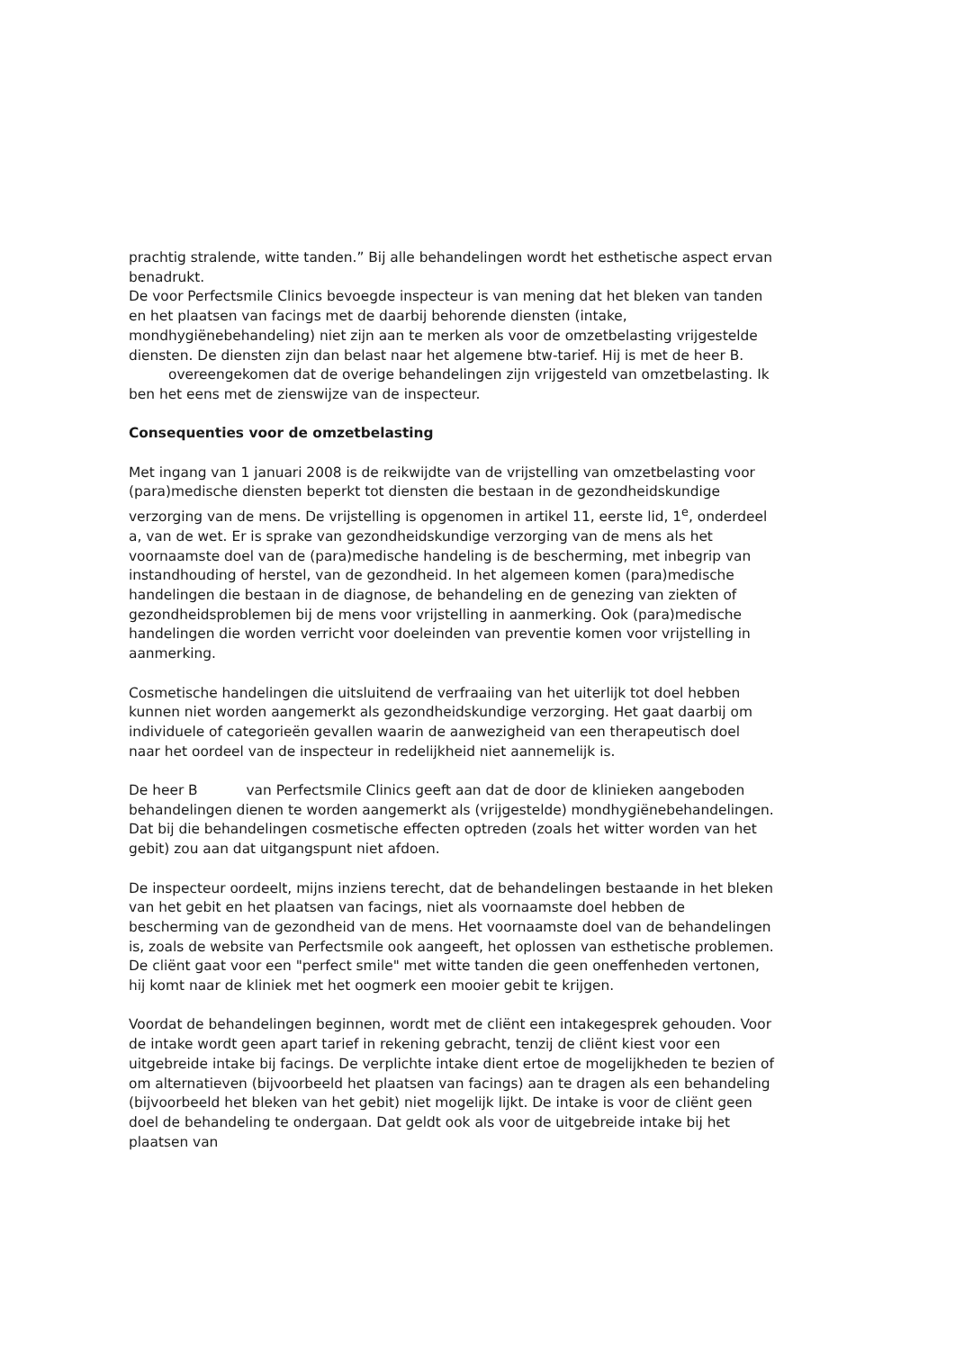prachtig stralende, witte tanden.” Bij alle behandelingen wordt het esthetische aspect ervan benadrukt.
De voor Perfectsmile Clinics bevoegde inspecteur is van mening dat het bleken van tanden en het plaatsen van facings met de daarbij behorende diensten (intake, mondhygiënebehandeling) niet zijn aan te merken als voor de omzetbelasting vrijgestelde diensten. De diensten zijn dan belast naar het algemene btw-tarief. Hij is met de heer B. overeengekomen dat de overige behandelingen zijn vrijgesteld van omzetbelasting. Ik ben het eens met de zienswijze van de inspecteur.
Consequenties voor de omzetbelasting
Met ingang van 1 januari 2008 is de reikwijdte van de vrijstelling van omzetbelasting voor (para)medische diensten beperkt tot diensten die bestaan in de gezondheidskundige verzorging van de mens. De vrijstelling is opgenomen in artikel 11, eerste lid, 1<sup>e</sup>, onderdeel a, van de wet. Er is sprake van gezondheidskundige verzorging van de mens als het voornaamste doel van de (para)medische handeling is de bescherming, met inbegrip van instandhouding of herstel, van de gezondheid. In het algemeen komen (para)medische handelingen die bestaan in de diagnose, de behandeling en de genezing van ziekten of gezondheidsproblemen bij de mens voor vrijstelling in aanmerking. Ook (para)medische handelingen die worden verricht voor doeleinden van preventie komen voor vrijstelling in aanmerking.
Cosmetische handelingen die uitsluitend de verfraaiing van het uiterlijk tot doel hebben kunnen niet worden aangemerkt als gezondheidskundige verzorging. Het gaat daarbij om individuele of categorieën gevallen waarin de aanwezigheid van een therapeutisch doel naar het oordeel van de inspecteur in redelijkheid niet aannemelijk is.
De heer B van Perfectsmile Clinics geeft aan dat de door de klinieken aangeboden behandelingen dienen te worden aangemerkt als (vrijgestelde) mondhygiënebehandelingen. Dat bij die behandelingen cosmetische effecten optreden (zoals het witter worden van het gebit) zou aan dat uitgangspunt niet afdoen.
De inspecteur oordeelt, mijns inziens terecht, dat de behandelingen bestaande in het bleken van het gebit en het plaatsen van facings, niet als voornaamste doel hebben de bescherming van de gezondheid van de mens. Het voornaamste doel van de behandelingen is, zoals de website van Perfectsmile ook aangeeft, het oplossen van esthetische problemen. De cliënt gaat voor een "perfect smile" met witte tanden die geen oneffenheden vertonen, hij komt naar de kliniek met het oogmerk een mooier gebit te krijgen.
Voordat de behandelingen beginnen, wordt met de cliënt een intakegesprek gehouden. Voor de intake wordt geen apart tarief in rekening gebracht, tenzij de cliënt kiest voor een uitgebreide intake bij facings. De verplichte intake dient ertoe de mogelijkheden te bezien of om alternatieven (bijvoorbeeld het plaatsen van facings) aan te dragen als een behandeling (bijvoorbeeld het bleken van het gebit) niet mogelijk lijkt. De intake is voor de cliënt geen doel de behandeling te ondergaan. Dat geldt ook als voor de uitgebreide intake bij het plaatsen van